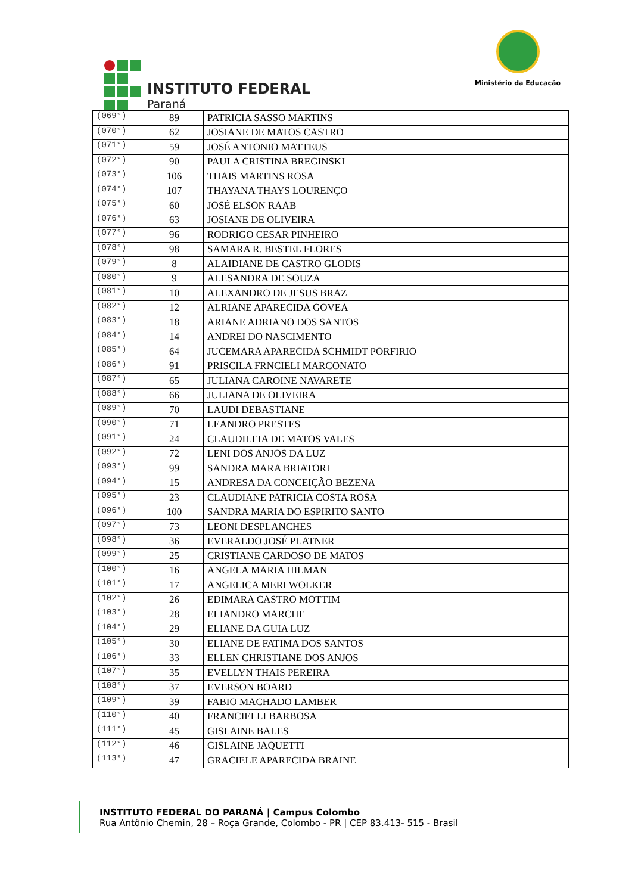INSTITUTO FEDERAL
Paraná
Ministério da Educação
| (069°) | 89 | PATRICIA SASSO MARTINS |
| (070°) | 62 | JOSIANE DE MATOS CASTRO |
| (071°) | 59 | JOSÉ ANTONIO MATTEUS |
| (072°) | 90 | PAULA CRISTINA BREGINSKI |
| (073°) | 106 | THAIS MARTINS ROSA |
| (074°) | 107 | THAYANA THAYS LOURENÇO |
| (075°) | 60 | JOSÉ ELSON RAAB |
| (076°) | 63 | JOSIANE DE OLIVEIRA |
| (077°) | 96 | RODRIGO CESAR PINHEIRO |
| (078°) | 98 | SAMARA R. BESTEL FLORES |
| (079°) | 8 | ALAIDIANE DE CASTRO GLODIS |
| (080°) | 9 | ALESANDRA DE SOUZA |
| (081°) | 10 | ALEXANDRO DE JESUS BRAZ |
| (082°) | 12 | ALRIANE APARECIDA GOVEA |
| (083°) | 18 | ARIANE ADRIANO DOS SANTOS |
| (084°) | 14 | ANDREI DO NASCIMENTO |
| (085°) | 64 | JUCEMARA APARECIDA SCHMIDT PORFIRIO |
| (086°) | 91 | PRISCILA FRNCIELI MARCONATO |
| (087°) | 65 | JULIANA CAROINE NAVARETE |
| (088°) | 66 | JULIANA DE OLIVEIRA |
| (089°) | 70 | LAUDI DEBASTIANE |
| (090°) | 71 | LEANDRO PRESTES |
| (091°) | 24 | CLAUDILEIA DE MATOS VALES |
| (092°) | 72 | LENI DOS ANJOS DA LUZ |
| (093°) | 99 | SANDRA MARA BRIATORI |
| (094°) | 15 | ANDRESA DA CONCEIÇÃO BEZENA |
| (095°) | 23 | CLAUDIANE PATRICIA COSTA ROSA |
| (096°) | 100 | SANDRA MARIA DO ESPIRITO SANTO |
| (097°) | 73 | LEONI DESPLANCHES |
| (098°) | 36 | EVERALDO JOSÉ PLATNER |
| (099°) | 25 | CRISTIANE CARDOSO DE MATOS |
| (100°) | 16 | ANGELA MARIA HILMAN |
| (101°) | 17 | ANGELICA MERI WOLKER |
| (102°) | 26 | EDIMARA CASTRO MOTTIM |
| (103°) | 28 | ELIANDRO MARCHE |
| (104°) | 29 | ELIANE DA GUIA LUZ |
| (105°) | 30 | ELIANE DE FATIMA DOS SANTOS |
| (106°) | 33 | ELLEN CHRISTIANE DOS ANJOS |
| (107°) | 35 | EVELLYN THAIS PEREIRA |
| (108°) | 37 | EVERSON BOARD |
| (109°) | 39 | FABIO MACHADO LAMBER |
| (110°) | 40 | FRANCIELLI BARBOSA |
| (111°) | 45 | GISLAINE BALES |
| (112°) | 46 | GISLAINE JAQUETTI |
| (113°) | 47 | GRACIELE APARECIDA BRAINE |
INSTITUTO FEDERAL DO PARANÁ | Campus Colombo
Rua Antônio Chemin, 28 – Roça Grande, Colombo - PR | CEP 83.413- 515 - Brasil